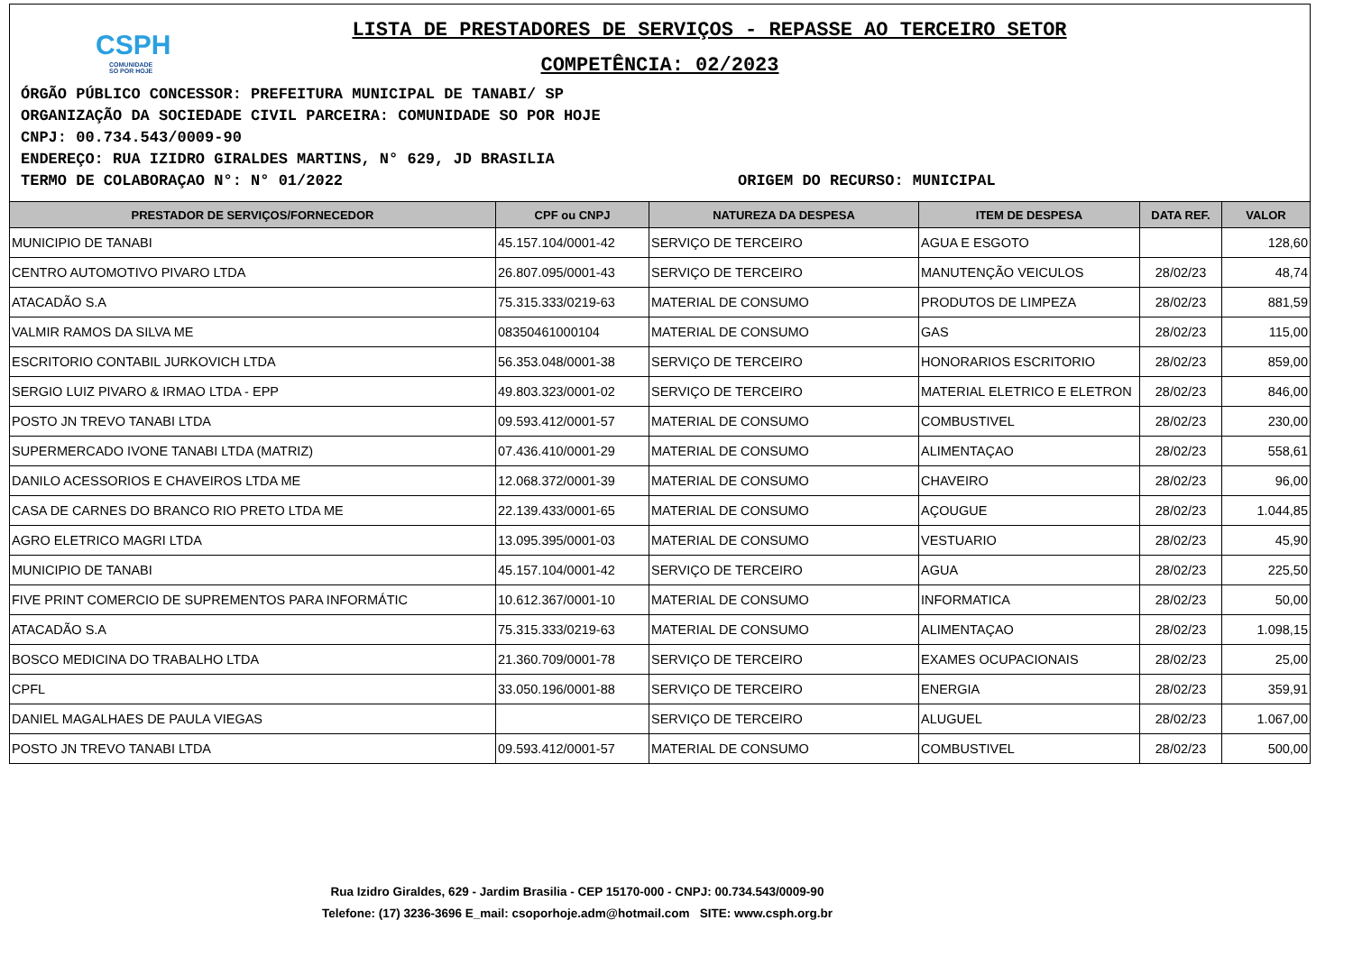CSPH
COMUNIDADE
SO POR HOJE
LISTA DE PRESTADORES DE SERVIÇOS - REPASSE AO TERCEIRO SETOR
COMPETÊNCIA: 02/2023
ÓRGÃO PÚBLICO CONCESSOR: PREFEITURA MUNICIPAL DE TANABI/ SP
ORGANIZAÇÃO DA SOCIEDADE CIVIL PARCEIRA: COMUNIDADE SO POR HOJE
CNPJ: 00.734.543/0009-90
ENDEREÇO: RUA IZIDRO GIRALDES MARTINS, N° 629, JD BRASILIA
TERMO DE COLABORAÇAO N°: N° 01/2022 ORIGEM DO RECURSO: MUNICIPAL
| PRESTADOR DE SERVIÇOS/FORNECEDOR | CPF ou CNPJ | NATUREZA DA DESPESA | ITEM DE DESPESA | DATA REF. | VALOR |
| --- | --- | --- | --- | --- | --- |
| MUNICIPIO DE TANABI | 45.157.104/0001-42 | SERVIÇO DE TERCEIRO | AGUA E ESGOTO | | 128,60 |
| CENTRO AUTOMOTIVO PIVARO LTDA | 26.807.095/0001-43 | SERVIÇO DE TERCEIRO | MANUTENÇÃO VEICULOS | 28/02/23 | 48,74 |
| ATACADÃO S.A | 75.315.333/0219-63 | MATERIAL DE CONSUMO | PRODUTOS DE LIMPEZA | 28/02/23 | 881,59 |
| VALMIR RAMOS DA SILVA ME | 08350461000104 | MATERIAL DE CONSUMO | GAS | 28/02/23 | 115,00 |
| ESCRITORIO CONTABIL JURKOVICH LTDA | 56.353.048/0001-38 | SERVIÇO DE TERCEIRO | HONORARIOS ESCRITORIO | 28/02/23 | 859,00 |
| SERGIO LUIZ PIVARO & IRMAO LTDA - EPP | 49.803.323/0001-02 | SERVIÇO DE TERCEIRO | MATERIAL ELETRICO E ELETRON | 28/02/23 | 846,00 |
| POSTO JN TREVO TANABI LTDA | 09.593.412/0001-57 | MATERIAL DE CONSUMO | COMBUSTIVEL | 28/02/23 | 230,00 |
| SUPERMERCADO IVONE TANABI LTDA (MATRIZ) | 07.436.410/0001-29 | MATERIAL DE CONSUMO | ALIMENTAÇAO | 28/02/23 | 558,61 |
| DANILO ACESSORIOS E CHAVEIROS LTDA ME | 12.068.372/0001-39 | MATERIAL DE CONSUMO | CHAVEIRO | 28/02/23 | 96,00 |
| CASA DE CARNES DO BRANCO RIO PRETO LTDA ME | 22.139.433/0001-65 | MATERIAL DE CONSUMO | AÇOUGUE | 28/02/23 | 1.044,85 |
| AGRO ELETRICO MAGRI LTDA | 13.095.395/0001-03 | MATERIAL DE CONSUMO | VESTUARIO | 28/02/23 | 45,90 |
| MUNICIPIO DE TANABI | 45.157.104/0001-42 | SERVIÇO DE TERCEIRO | AGUA | 28/02/23 | 225,50 |
| FIVE PRINT COMERCIO DE SUPREMENTOS PARA INFORMÁTIC | 10.612.367/0001-10 | MATERIAL DE CONSUMO | INFORMATICA | 28/02/23 | 50,00 |
| ATACADÃO S.A | 75.315.333/0219-63 | MATERIAL DE CONSUMO | ALIMENTAÇAO | 28/02/23 | 1.098,15 |
| BOSCO MEDICINA DO TRABALHO LTDA | 21.360.709/0001-78 | SERVIÇO DE TERCEIRO | EXAMES OCUPACIONAIS | 28/02/23 | 25,00 |
| CPFL | 33.050.196/0001-88 | SERVIÇO DE TERCEIRO | ENERGIA | 28/02/23 | 359,91 |
| DANIEL MAGALHAES DE PAULA VIEGAS | | SERVIÇO DE TERCEIRO | ALUGUEL | 28/02/23 | 1.067,00 |
| POSTO JN TREVO TANABI LTDA | 09.593.412/0001-57 | MATERIAL DE CONSUMO | COMBUSTIVEL | 28/02/23 | 500,00 |
Rua Izidro Giraldes, 629 - Jardim Brasilia - CEP 15170-000 - CNPJ: 00.734.543/0009-90
Telefone: (17) 3236-3696 E_mail: csoporhoje.adm@hotmail.com SITE: www.csph.org.br